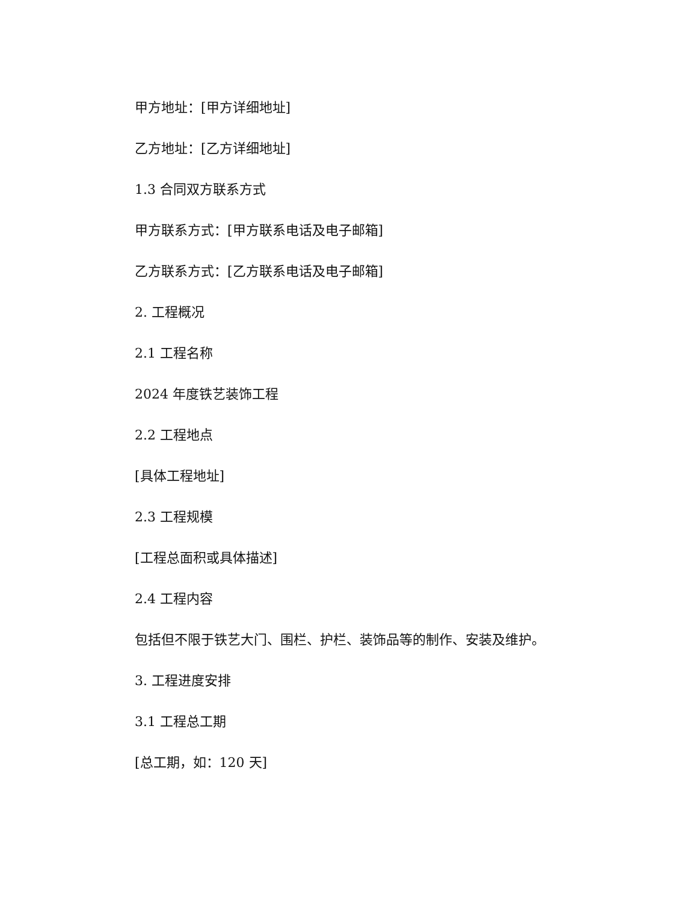甲方地址：[甲方详细地址]
乙方地址：[乙方详细地址]
1.3 合同双方联系方式
甲方联系方式：[甲方联系电话及电子邮箱]
乙方联系方式：[乙方联系电话及电子邮箱]
2. 工程概况
2.1 工程名称
2024 年度铁艺装饰工程
2.2 工程地点
[具体工程地址]
2.3 工程规模
[工程总面积或具体描述]
2.4 工程内容
包括但不限于铁艺大门、围栏、护栏、装饰品等的制作、安装及维护。
3. 工程进度安排
3.1 工程总工期
[总工期，如：120 天]